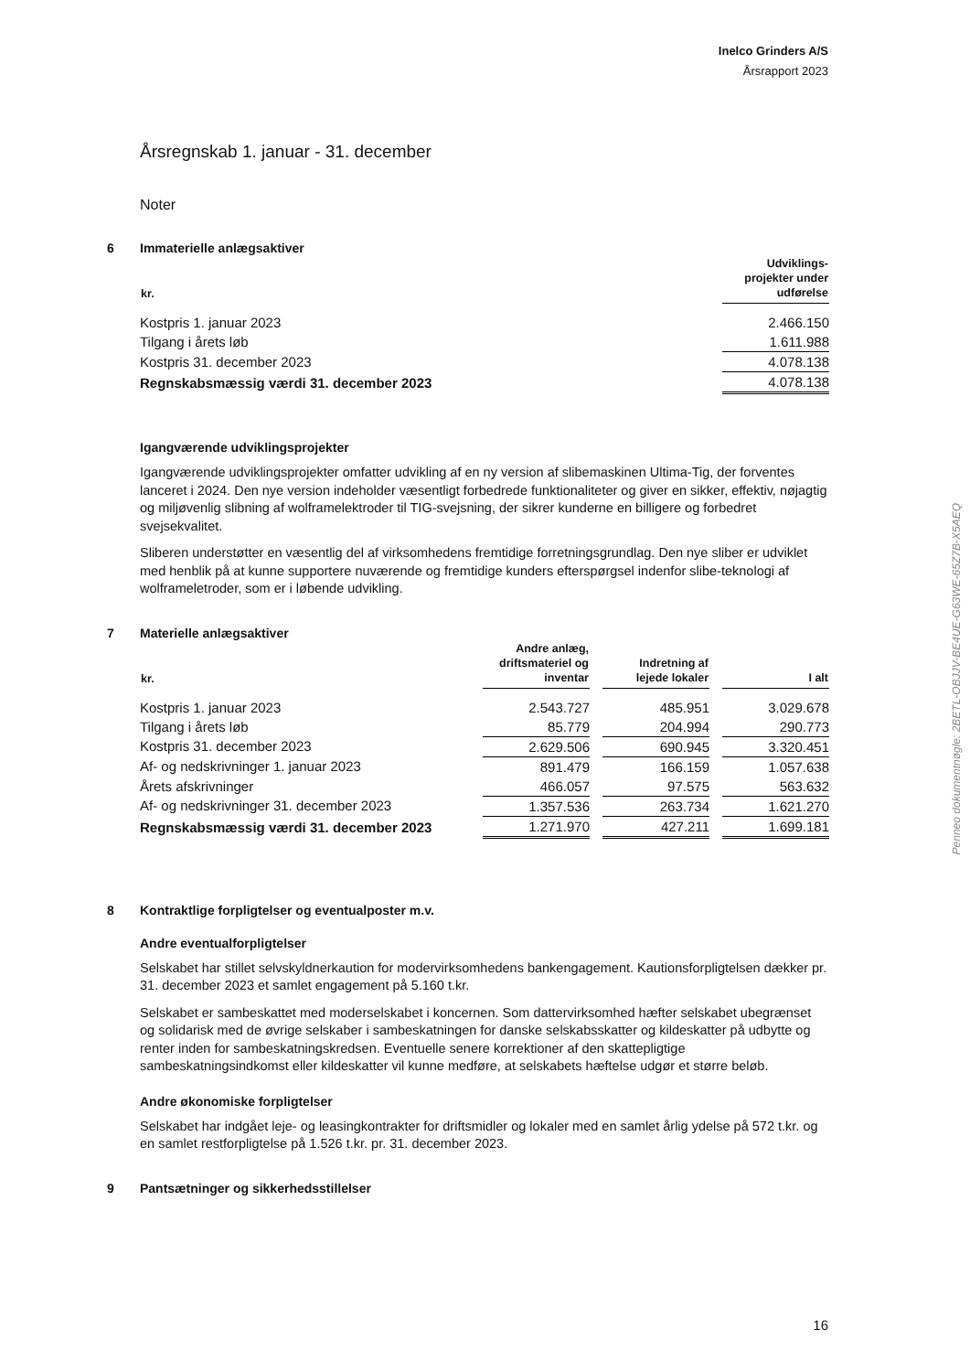Inelco Grinders A/S
Årsrapport 2023
Årsregnskab 1. januar - 31. december
Noter
6 Immaterielle anlægsaktiver
| kr. | Udviklings- projekter under udførelse |
| --- | --- |
| Kostpris 1. januar 2023 | 2.466.150 |
| Tilgang i årets løb | 1.611.988 |
| Kostpris 31. december 2023 | 4.078.138 |
| Regnskabsmæssig værdi 31. december 2023 | 4.078.138 |
Igangværende udviklingsprojekter
Igangværende udviklingsprojekter omfatter udvikling af en ny version af slibemaskinen Ultima-Tig, der forventes lanceret i 2024. Den nye version indeholder væsentligt forbedrede funktionaliteter og giver en sikker, effektiv, nøjagtig og miljøvenlig slibning af wolframelektroder til TIG-svejsning, der sikrer kunderne en billigere og forbedret svejsekvalitet.
Sliberen understøtter en væsentlig del af virksomhedens fremtidige forretningsgrundlag. Den nye sliber er udviklet med henblik på at kunne supportere nuværende og fremtidige kunders efterspørgsel indenfor slibe-teknologi af wolframeletroder, som er i løbende udvikling.
7 Materielle anlægsaktiver
| kr. | Andre anlæg, driftsmateriel og inventar | Indretning af lejede lokaler | I alt |
| --- | --- | --- | --- |
| Kostpris 1. januar 2023 | 2.543.727 | 485.951 | 3.029.678 |
| Tilgang i årets løb | 85.779 | 204.994 | 290.773 |
| Kostpris 31. december 2023 | 2.629.506 | 690.945 | 3.320.451 |
| Af- og nedskrivninger 1. januar 2023 | 891.479 | 166.159 | 1.057.638 |
| Årets afskrivninger | 466.057 | 97.575 | 563.632 |
| Af- og nedskrivninger 31. december 2023 | 1.357.536 | 263.734 | 1.621.270 |
| Regnskabsmæssig værdi 31. december 2023 | 1.271.970 | 427.211 | 1.699.181 |
8 Kontraktlige forpligtelser og eventualposter m.v.
Andre eventualforpligtelser
Selskabet har stillet selvskyldnerkaution for modervirksomhedens bankengagement. Kautionsforpligtelsen dækker pr. 31. december 2023 et samlet engagement på 5.160 t.kr.
Selskabet er sambeskattet med moderselskabet i koncernen. Som dattervirksomhed hæfter selskabet ubegrænset og solidarisk med de øvrige selskaber i sambeskatningen for danske selskabsskatter og kildeskatter på udbytte og renter inden for sambeskatningskredsen. Eventuelle senere korrektioner af den skattepligtige sambeskatningsindkomst eller kildeskatter vil kunne medføre, at selskabets hæftelse udgør et større beløb.
Andre økonomiske forpligtelser
Selskabet har indgået leje- og leasingkontrakter for driftsmidler og lokaler med en samlet årlig ydelse på 572 t.kr. og en samlet restforpligtelse på 1.526 t.kr. pr. 31. december 2023.
9 Pantsætninger og sikkerhedsstillelser
Penneo dokumentnøgle: 2BETL-OBJJV-BE4UE-G63WE-65Z7B-X5AEQ
16